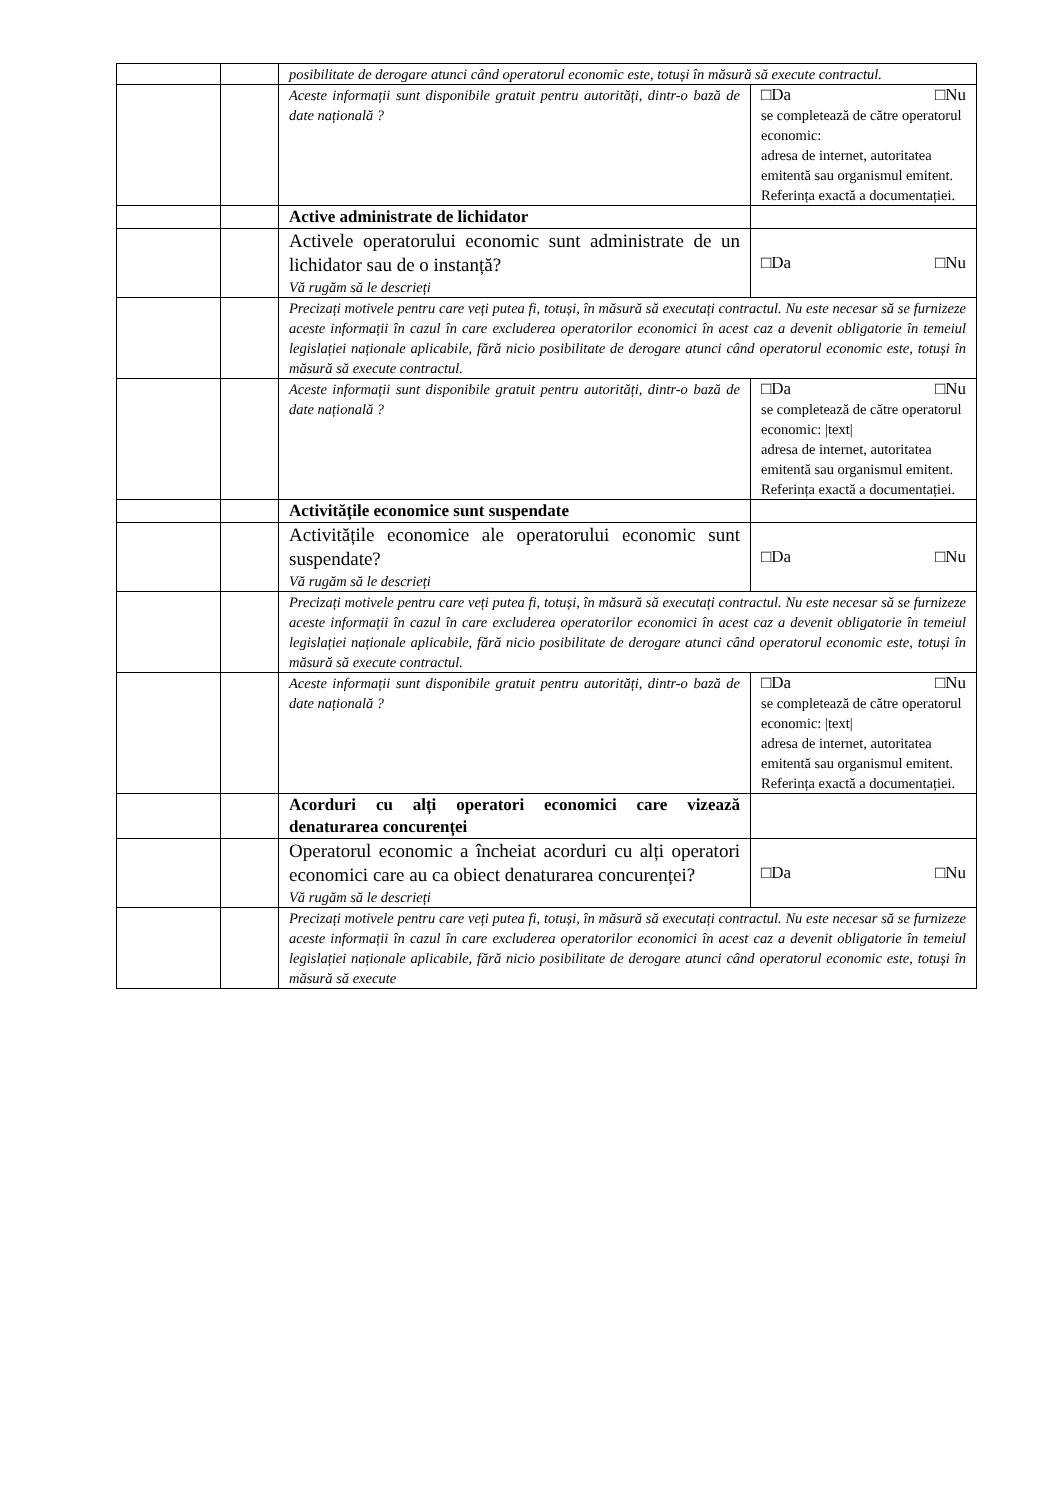| | | posibilitate de derogare atunci când operatorul economic este, totuși în măsură să execute contractul. | |
| | | Aceste informații sunt disponibile gratuit pentru autorități, dintr-o bază de date națională ? | □Da □Nu se completează de către operatorul economic: adresa de internet, autoritatea emitentă sau organismul emitent. Referința exactă a documentației. |
| | | Active administrate de lichidator | |
| | | Activele operatorului economic sunt administrate de un lichidator sau de o instanță? Vă rugăm să le descrieți | □Da □Nu |
| | | Precizați motivele pentru care veți putea fi, totuși, în măsură să executați contractul. Nu este necesar să se furnizeze aceste informații în cazul în care excluderea operatorilor economici în acest caz a devenit obligatorie în temeiul legislației naționale aplicabile, fără nicio posibilitate de derogare atunci când operatorul economic este, totuși în măsură să execute contractul. | |
| | | Aceste informații sunt disponibile gratuit pentru autorități, dintr-o bază de date națională ? | □Da □Nu se completează de către operatorul economic: /text/ adresa de internet, autoritatea emitentă sau organismul emitent. Referința exactă a documentației. |
| | | Activitățile economice sunt suspendate | |
| | | Activitățile economice ale operatorului economic sunt suspendate? Vă rugăm să le descrieți | □Da □Nu |
| | | Precizați motivele pentru care veți putea fi, totuși, în măsură să executați contractul. Nu este necesar să se furnizeze aceste informații în cazul în care excluderea operatorilor economici în acest caz a devenit obligatorie în temeiul legislației naționale aplicabile, fără nicio posibilitate de derogare atunci când operatorul economic este, totuși în măsură să execute contractul. | |
| | | Aceste informații sunt disponibile gratuit pentru autorități, dintr-o bază de date națională ? | □Da □Nu se completează de către operatorul economic: /text/ adresa de internet, autoritatea emitentă sau organismul emitent. Referința exactă a documentației. |
| | | Acorduri cu alți operatori economici care vizează denaturarea concurenței | |
| | | Operatorul economic a încheiat acorduri cu alți operatori economici care au ca obiect denaturarea concurenței? Vă rugăm să le descrieți | □Da □Nu |
| | | Precizați motivele pentru care veți putea fi, totuși, în măsură să executați contractul. Nu este necesar să se furnizeze aceste informații în cazul în care excluderea operatorilor economici în acest caz a devenit obligatorie în temeiul legislației naționale aplicabile, fără nicio posibilitate de derogare atunci când operatorul economic este, totuși în măsură să execute | |